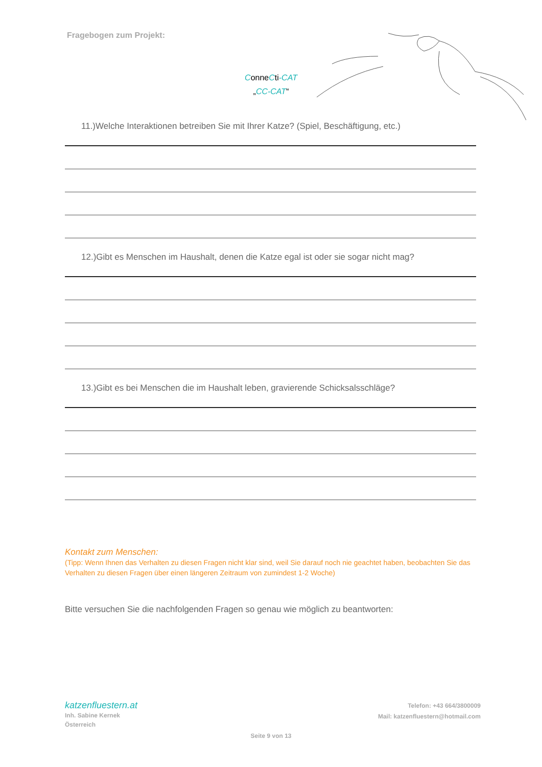Fragebogen zum Projekt:
ConneCti-CAT
„CC-CAT“
11.)Welche Interaktionen betreiben Sie mit Ihrer Katze? (Spiel, Beschäftigung, etc.)
12.)Gibt es Menschen im Haushalt, denen die Katze egal ist oder sie sogar nicht mag?
13.)Gibt es bei Menschen die im Haushalt leben, gravierende Schicksalsschläge?
Kontakt zum Menschen:
(Tipp: Wenn Ihnen das Verhalten zu diesen Fragen nicht klar sind, weil Sie darauf noch nie geachtet haben, beobachten Sie das Verhalten zu diesen Fragen über einen längeren Zeitraum von zumindest 1-2 Woche)
Bitte versuchen Sie die nachfolgenden Fragen so genau wie möglich zu beantworten:
katzenfluestern.at
Inh. Sabine Kernek
Österreich
Telefon: +43 664/3800009
Mail: katzenfluestern@hotmail.com
Seite 9 von 13